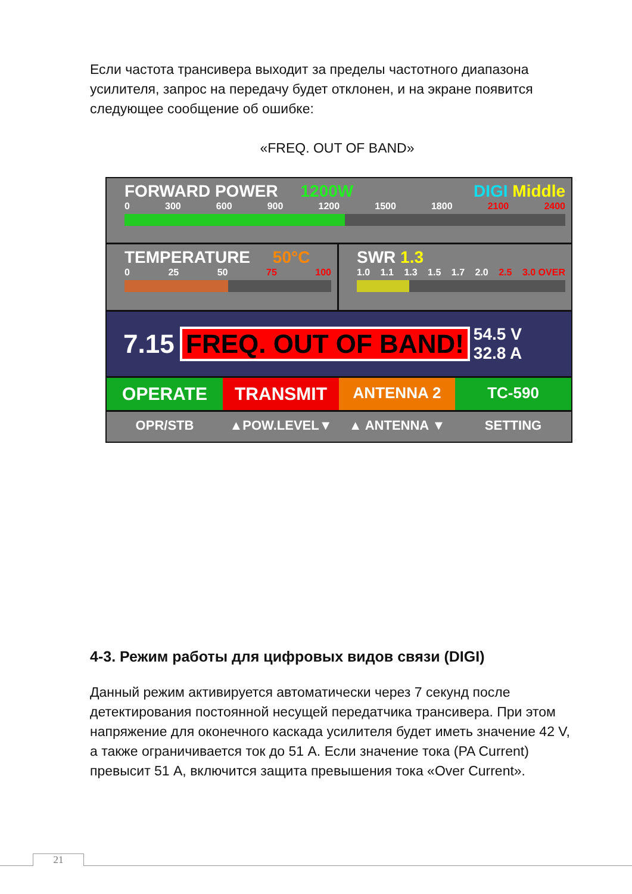Если частота трансивера выходит за пределы частотного диапазона усилителя, запрос на передачу будет отклонен, и на экране появится следующее сообщение об ошибке:
«FREQ. OUT OF BAND»
FORWARD POWER 1200W DIGI Middle
0 300 600 900 1200 1500 1800 2100 2400
TEMPERATURE 50°C
0 25 50 75 100
SWR 1.3
1.0 1.1 1.3 1.5 1.7 2.0 2.5 3.0 OVER
7.15
FREQ. OUT OF BAND!
54.5 V
32.8 A
OPERATE TRANSMIT
ANTENNA 2 TC-590
OPR/STB ▲POW.LEVEL▼ ▲ ANTENNA ▼ SETTING
4-3. Режим работы для цифровых видов связи (DIGI)
Данный режим активируется автоматически через 7 секунд после детектирования постоянной несущей передатчика трансивера. При этом напряжение для оконечного каскада усилителя будет иметь значение 42 V, а также ограничивается ток до 51 А. Если значение тока (PA Current) превысит 51 А, включится защита превышения тока «Over Current».
21